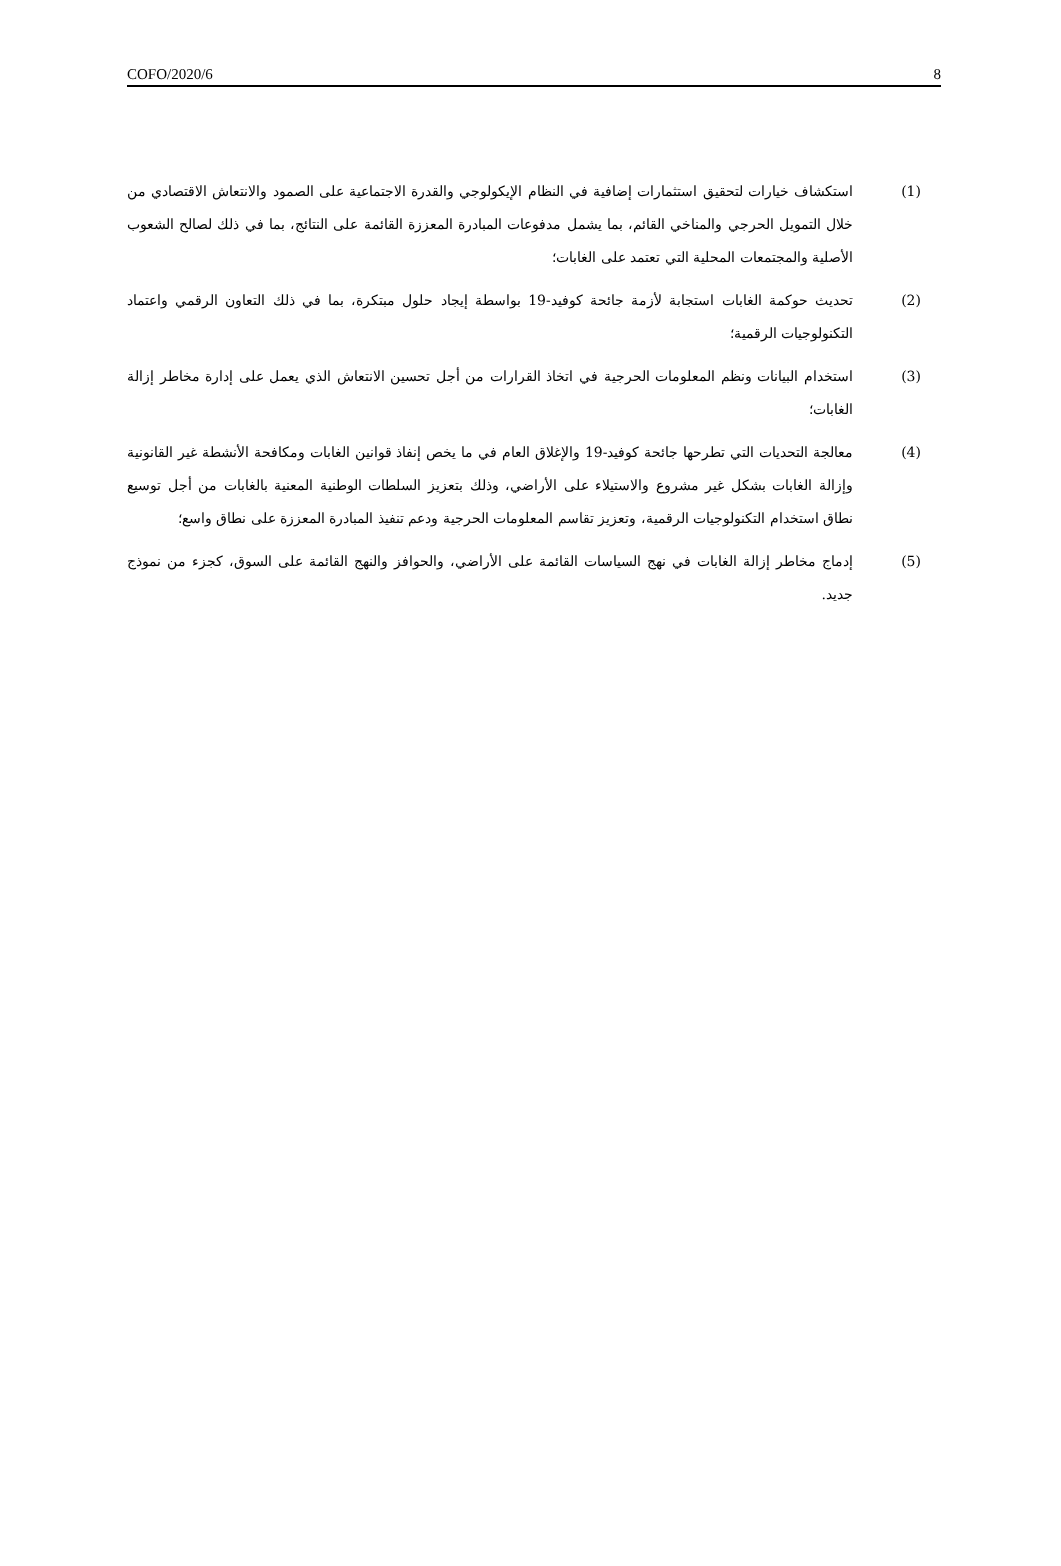COFO/2020/6 8
(1) استكشاف خيارات لتحقيق استثمارات إضافية في النظام الإيكولوجي والقدرة الاجتماعية على الصمود والانتعاش الاقتصادي من خلال التمويل الحرجي والمناخي القائم، بما يشمل مدفوعات المبادرة المعززة القائمة على النتائج، بما في ذلك لصالح الشعوب الأصلية والمجتمعات المحلية التي تعتمد على الغابات؛
(2) تحديث حوكمة الغابات استجابة لأزمة جائحة كوفيد-19 بواسطة إيجاد حلول مبتكرة، بما في ذلك التعاون الرقمي واعتماد التكنولوجيات الرقمية؛
(3) استخدام البيانات ونظم المعلومات الحرجية في اتخاذ القرارات من أجل تحسين الانتعاش الذي يعمل على إدارة مخاطر إزالة الغابات؛
(4) معالجة التحديات التي تطرحها جائحة كوفيد-19 والإغلاق العام في ما يخص إنفاذ قوانين الغابات ومكافحة الأنشطة غير القانونية وإزالة الغابات بشكل غير مشروع والاستيلاء على الأراضي، وذلك بتعزيز السلطات الوطنية المعنية بالغابات من أجل توسيع نطاق استخدام التكنولوجيات الرقمية، وتعزيز تقاسم المعلومات الحرجية ودعم تنفيذ المبادرة المعززة على نطاق واسع؛
(5) إدماج مخاطر إزالة الغابات في نهج السياسات القائمة على الأراضي، والحوافز والنهج القائمة على السوق، كجزء من نموذج جديد.